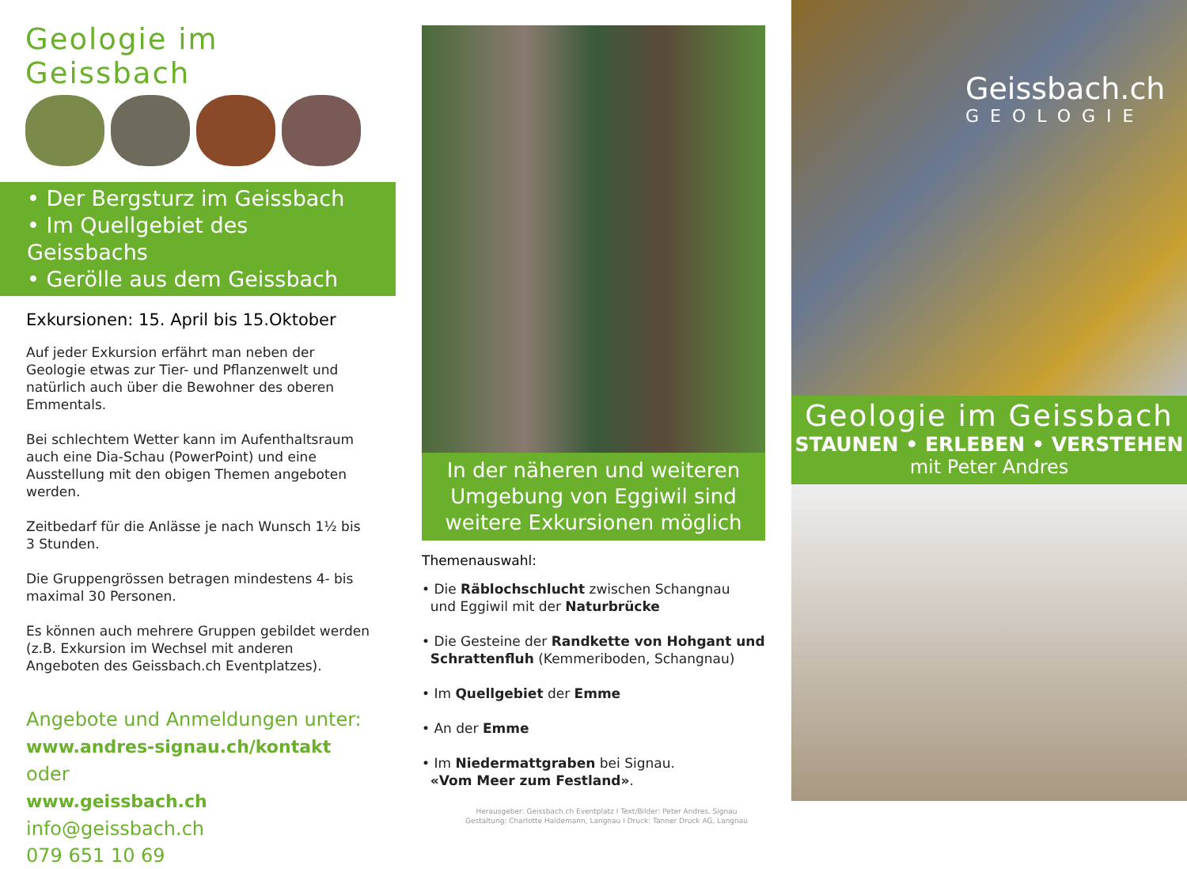Geologie im Geissbach
• Der Bergsturz im Geissbach
• Im Quellgebiet des Geissbachs
• Gerölle aus dem Geissbach
Exkursionen: 15. April bis 15.Oktober
Auf jeder Exkursion erfährt man neben der Geologie etwas zur Tier- und Pflanzenwelt und natürlich auch über die Bewohner des oberen Emmentals.
Bei schlechtem Wetter kann im Aufenthaltsraum auch eine Dia-Schau (PowerPoint) und eine Ausstellung mit den obigen Themen angeboten werden.
Zeitbedarf für die Anlässe je nach Wunsch 1½ bis 3 Stunden.
Die Gruppengrössen betragen mindestens 4- bis maximal 30 Personen.
Es können auch mehrere Gruppen gebildet werden (z.B. Exkursion im Wechsel mit anderen Angeboten des Geissbach.ch Eventplatzes).
Angebote und Anmeldungen unter:
www.andres-signau.ch/kontakt oder
www.geissbach.ch
info@geissbach.ch
079 651 10 69
In der näheren und weiteren Umgebung von Eggiwil sind weitere Exkursionen möglich
Themenauswahl:
• Die Räblochschlucht zwischen Schangnau
und Eggiwil mit der Naturbrücke
• Die Gesteine der Randkette von Hohgant und
Schrattenfluh (Kemmeriboden, Schangnau)
• Im Quellgebiet der Emme
• An der Emme
• Im Niedermattgraben bei Signau.
«Vom Meer zum Festland».
Herausgeber: Geissbach.ch Eventplatz I Text/Bilder: Peter Andres, Signau
Gestaltung: Charlotte Haldemann, Langnau I Druck: Tanner Druck AG, Langnau
Geissbach.ch
GEOLOGIE
Geologie im Geissbach
STAUNEN • ERLEBEN • VERSTEHEN
mit Peter Andres